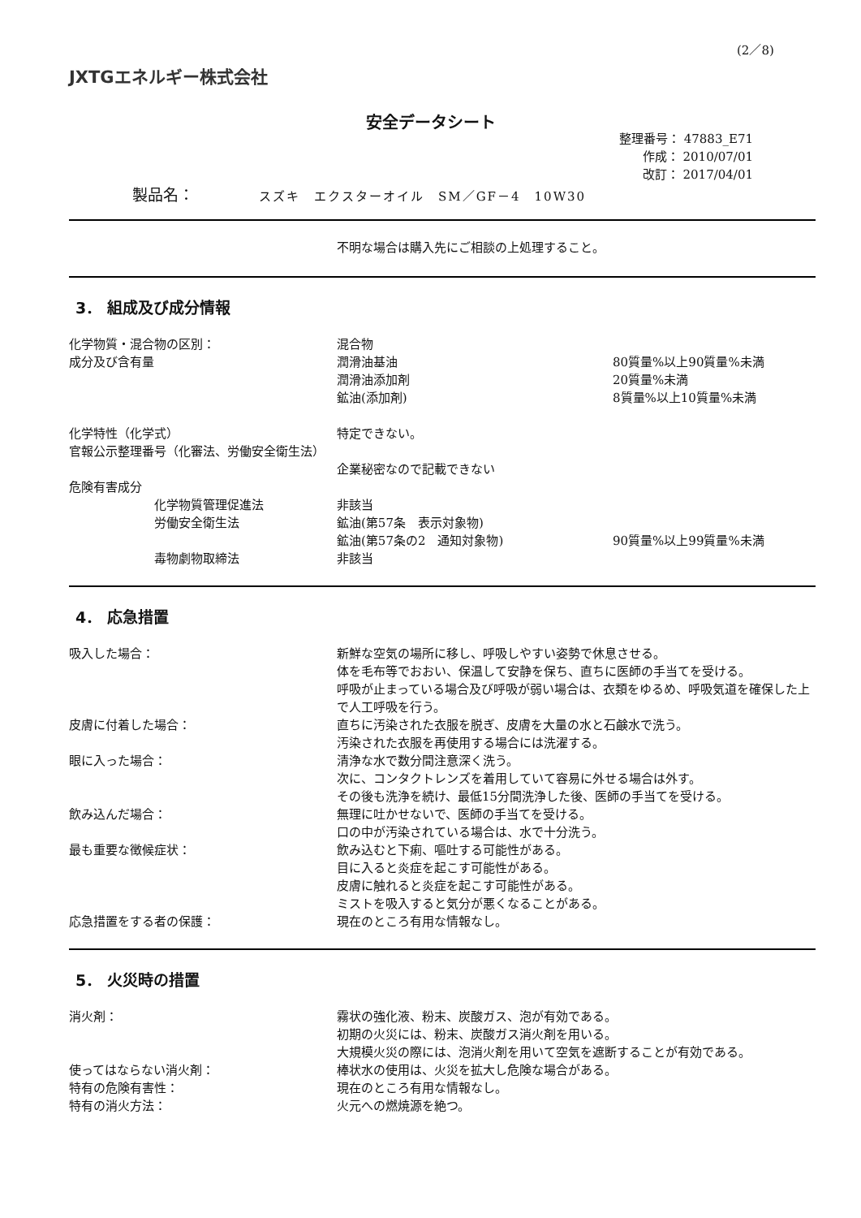(2／8)
JXTGエネルギー株式会社
安全データシート
整理番号： 47883_E71
作成： 2010/07/01
改訂： 2017/04/01
製品名： スズキ　エクスターオイル　SM／GF－4　10W30
不明な場合は購入先にご相談の上処理すること。
3． 組成及び成分情報
化学物質・混合物の区別： 混合物
成分及び含有量 潤滑油基油 80質量%以上90質量%未満
潤滑油添加剤 20質量%未満
鉱油(添加剤) 8質量%以上10質量%未満
化学特性（化学式） 特定できない。
官報公示整理番号（化審法、労働安全衛生法）
企業秘密なので記載できない
危険有害成分
化学物質管理促進法 非該当
労働安全衛生法 鉱油(第57条　表示対象物)
鉱油(第57条の2　通知対象物) 90質量%以上99質量%未満
毒物劇物取締法 非該当
4． 応急措置
吸入した場合： 新鮮な空気の場所に移し、呼吸しやすい姿勢で休息させる。
体を毛布等でおおい、保温して安静を保ち、直ちに医師の手当てを受ける。
呼吸が止まっている場合及び呼吸が弱い場合は、衣類をゆるめ、呼吸気道を確保した上で人工呼吸を行う。
皮膚に付着した場合： 直ちに汚染された衣服を脱ぎ、皮膚を大量の水と石鹸水で洗う。
汚染された衣服を再使用する場合には洗濯する。
眼に入った場合： 清浄な水で数分間注意深く洗う。
次に、コンタクトレンズを着用していて容易に外せる場合は外す。
その後も洗浄を続け、最低15分間洗浄した後、医師の手当てを受ける。
飲み込んだ場合： 無理に吐かせないで、医師の手当てを受ける。
口の中が汚染されている場合は、水で十分洗う。
最も重要な徴候症状： 飲み込むと下痢、嘔吐する可能性がある。
目に入ると炎症を起こす可能性がある。
皮膚に触れると炎症を起こす可能性がある。
ミストを吸入すると気分が悪くなることがある。
応急措置をする者の保護： 現在のところ有用な情報なし。
5． 火災時の措置
消火剤： 霧状の強化液、粉末、炭酸ガス、泡が有効である。
初期の火災には、粉末、炭酸ガス消火剤を用いる。
大規模火災の際には、泡消火剤を用いて空気を遮断することが有効である。
使ってはならない消火剤： 棒状水の使用は、火災を拡大し危険な場合がある。
特有の危険有害性： 現在のところ有用な情報なし。
特有の消火方法： 火元への燃焼源を絶つ。